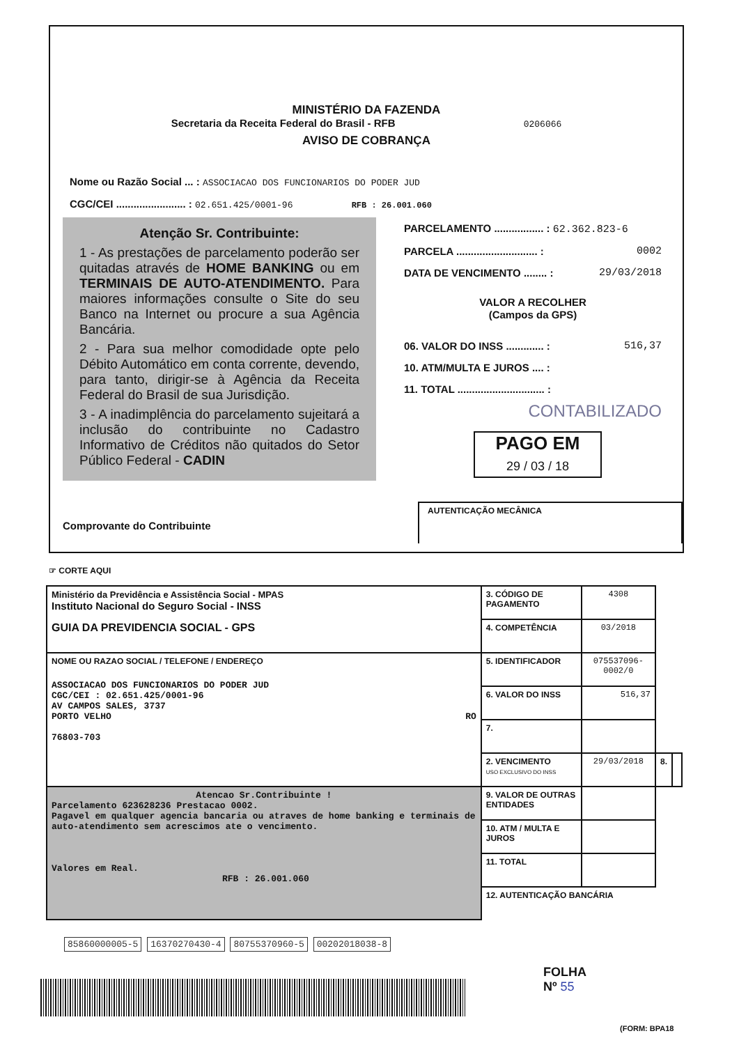MINISTÉRIO DA FAZENDA
Secretaria da Receita Federal do Brasil - RFB 0206066
AVISO DE COBRANÇA
Nome ou Razão Social ... : ASSOCIACAO DOS FUNCIONARIOS DO PODER JUD
CGC/CEI ........................ : 02.651.425/0001-96 RFB : 26.001.060
Atenção Sr. Contribuinte:
1 - As prestações de parcelamento poderão ser quitadas através de HOME BANKING ou em TERMINAIS DE AUTO-ATENDIMENTO. Para maiores informações consulte o Site do seu Banco na Internet ou procure a sua Agência Bancária.
2 - Para sua melhor comodidade opte pelo Débito Automático em conta corrente, devendo, para tanto, dirigir-se à Agência da Receita Federal do Brasil de sua Jurisdição.
3 - A inadimplência do parcelamento sujeitará a inclusão do contribuinte no Cadastro Informativo de Créditos não quitados do Setor Público Federal - CADIN
PARCELAMENTO ................. : 62.362.823-6
PARCELA ............................ : 0002
DATA DE VENCIMENTO ........ : 29/03/2018
VALOR A RECOLHER
(Campos da GPS)
06. VALOR DO INSS ............. : 516,37
10. ATM/MULTA E JUROS .... :
11. TOTAL .............................. :
CONTABILIZADO
PAGO EM
29 / 03 / 18
Comprovante do Contribuinte AUTENTICAÇÃO MECÂNICA
☞ CORTE AQUI
| Ministério da Previdência e Assistência Social - MPAS Instituto Nacional do Seguro Social - INSS GUIA DA PREVIDENCIA SOCIAL - GPS | 3. CÓDIGO DE PAGAMENTO | 4308 | | |
| | 4. COMPETÊNCIA | 03/2018 | | |
| NOME OU RAZAO SOCIAL / TELEFONE / ENDEREÇO ASSOCIACAO DOS FUNCIONARIOS DO PODER JUD CGC/CEI : 02.651.425/0001-96 AV CAMPOS SALES, 3737 PORTO VELHO RO 76803-703 | 5. IDENTIFICADOR | 075537096-0002/0 | | |
| | 6. VALOR DO INSS | 516,37 | | |
| | 7. | | | |
| | 2. VENCIMENTO USO EXCLUSIVO DO INSS | 29/03/2018 | 8. | |
| Atencao Sr.Contribuinte ! Parcelamento 623628236 Prestacao 0002. Pagavel em qualquer agencia bancaria ou atraves de home banking e terminais de auto-atendimento sem acrescimos ate o vencimento. Valores em Real. RFB : 26.001.060 | 9. VALOR DE OUTRAS ENTIDADES | | | |
| | 10. ATM / MULTA E JUROS | | | |
| | 11. TOTAL | | | |
| | 12. AUTENTICAÇÃO BANCÁRIA | | | |
85860000005-5 16370270430-4 80755370960-5 00202018038-8
FOLHA
Nº 55
(FORM: BPA18